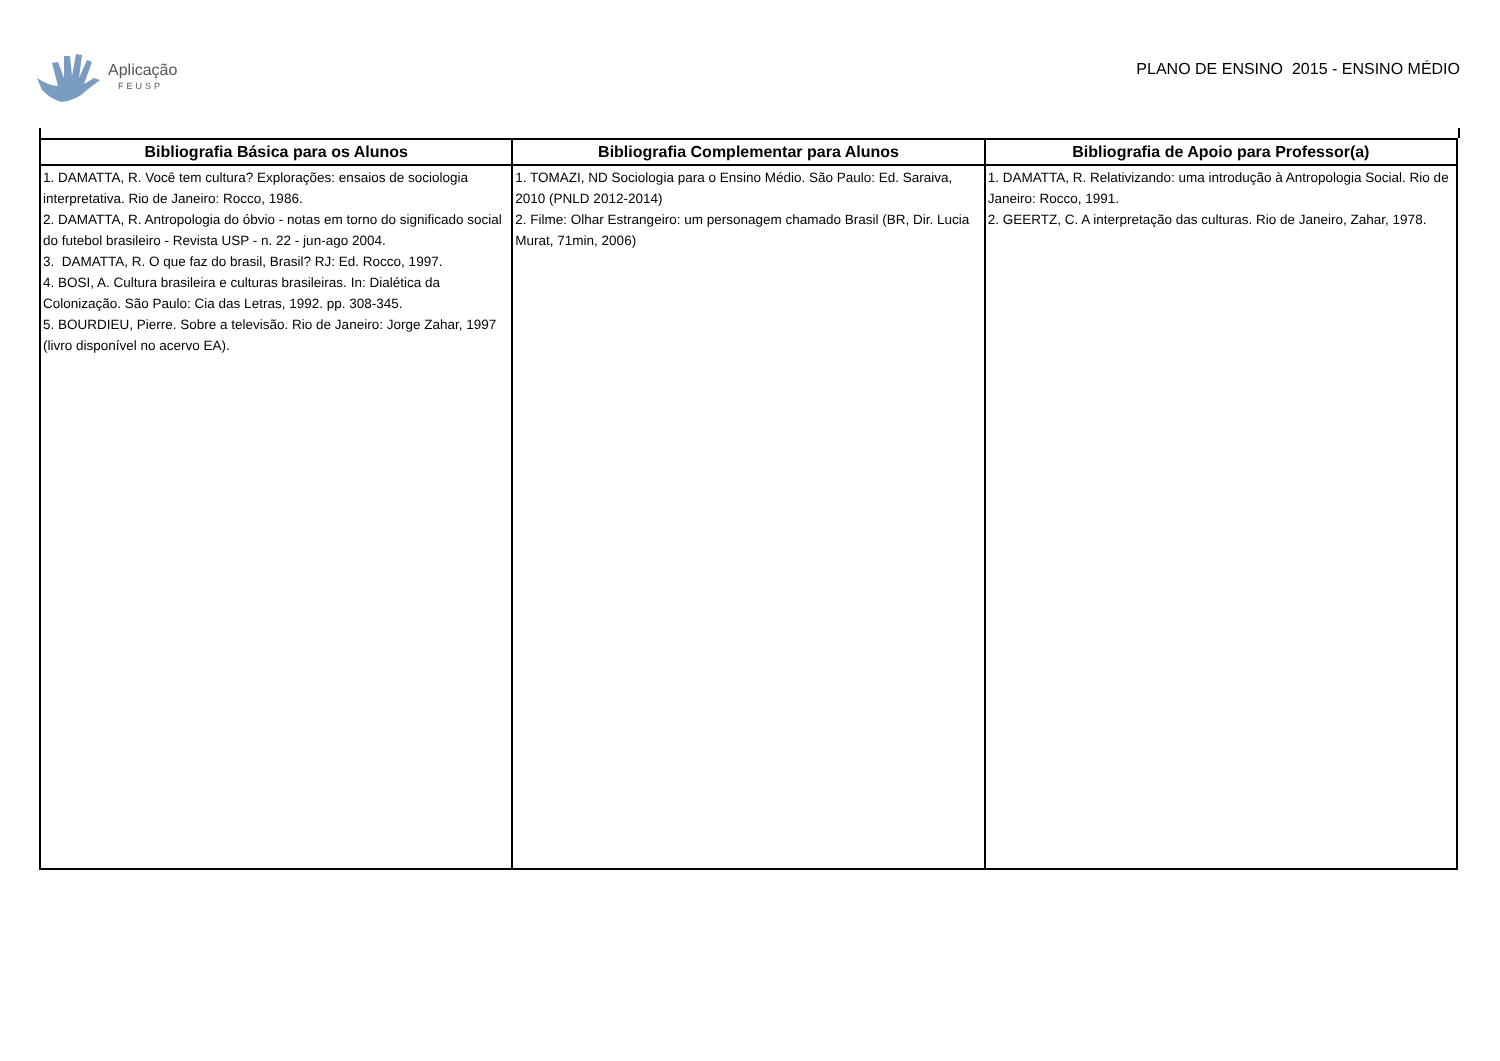Aplicação
FEUSP
PLANO DE ENSINO 2015 - ENSINO MÉDIO
| Bibliografia Básica para os Alunos | Bibliografia Complementar para Alunos | Bibliografia de Apoio para Professor(a) |
| --- | --- | --- |
| 1. DAMATTA, R. Você tem cultura? Explorações: ensaios de sociologia interpretativa. Rio de Janeiro: Rocco, 1986. 2. DAMATTA, R. Antropologia do óbvio - notas em torno do significado social do futebol brasileiro - Revista USP - n. 22 - jun-ago 2004. 3. DAMATTA, R. O que faz do brasil, Brasil? RJ: Ed. Rocco, 1997. 4. BOSI, A. Cultura brasileira e culturas brasileiras. In: Dialética da Colonização. São Paulo: Cia das Letras, 1992. pp. 308-345. 5. BOURDIEU, Pierre. Sobre a televisão. Rio de Janeiro: Jorge Zahar, 1997 (livro disponível no acervo EA). | 1. TOMAZI, ND Sociologia para o Ensino Médio. São Paulo: Ed. Saraiva, 2010 (PNLD 2012-2014) 2. Filme: Olhar Estrangeiro: um personagem chamado Brasil (BR, Dir. Lucia Murat, 71min, 2006) | 1. DAMATTA, R. Relativizando: uma introdução à Antropologia Social. Rio de Janeiro: Rocco, 1991. 2. GEERTZ, C. A interpretação das culturas. Rio de Janeiro, Zahar, 1978. |